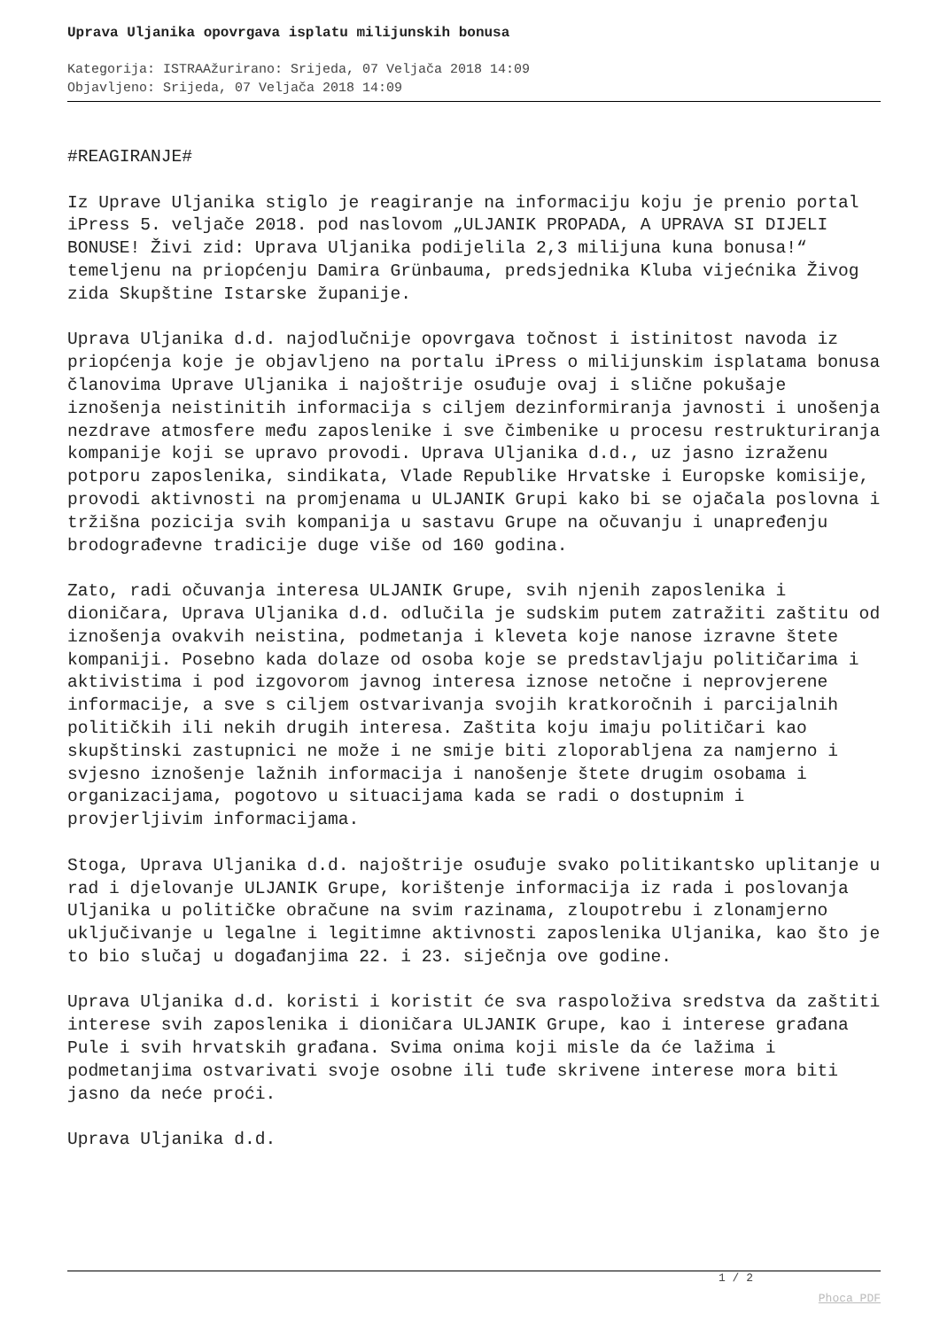Uprava Uljanika opovrgava isplatu milijunskih bonusa
Kategorija: ISTRAAžurirano: Srijeda, 07 Veljača 2018 14:09
Objavljeno: Srijeda, 07 Veljača 2018 14:09
#REAGIRANJE#
Iz Uprave Uljanika stiglo je reagiranje na informaciju koju je prenio portal iPress 5. veljače 2018. pod naslovom „ULJANIK PROPADA, A UPRAVA SI DIJELI BONUSE! Živi zid: Uprava Uljanika podijelila 2,3 milijuna kuna bonusa!“ temeljenu na priopćenju Damira Grünbauma, predsjednika Kluba vijećnika Živog zida Skupštine Istarske županije.
Uprava Uljanika d.d. najodlučnije opovrgava točnost i istinitost navoda iz priopćenja koje je objavljeno na portalu iPress o milijunskim isplatama bonusa članovima Uprave Uljanika i najoštrije osuđuje ovaj i slične pokušaje iznošenja neistinitih informacija s ciljem dezinformiranja javnosti i unošenja nezdrave atmosfere među zaposlenike i sve čimbenike u procesu restrukturiranja kompanije koji se upravo provodi. Uprava Uljanika d.d., uz jasno izraženu potporu zaposlenika, sindikata, Vlade Republike Hrvatske i Europske komisije, provodi aktivnosti na promjenama u ULJANIK Grupi kako bi se ojačala poslovna i tržišna pozicija svih kompanija u sastavu Grupe na očuvanju i unapređenju brodograđevne tradicije duge više od 160 godina.
Zato, radi očuvanja interesa ULJANIK Grupe, svih njenih zaposlenika i dioničara, Uprava Uljanika d.d. odlučila je sudskim putem zatražiti zaštitu od iznošenja ovakvih neistina, podmetanja i kleveta koje nanose izravne štete kompaniji. Posebno kada dolaze od osoba koje se predstavljaju političarima i aktivistima i pod izgovorom javnog interesa iznose netočne i neprovjerene informacije, a sve s ciljem ostvarivanja svojih kratkoročnih i parcijalnih političkih ili nekih drugih interesa. Zaštita koju imaju političari kao skupštinski zastupnici ne može i ne smije biti zloporabljena za namjerno i svjesno iznošenje lažnih informacija i nanošenje štete drugim osobama i organizacijama, pogotovo u situacijama kada se radi o dostupnim i provjerljivim informacijama.
Stoga, Uprava Uljanika d.d. najoštrije osuđuje svako politikantsko uplitanje u rad i djelovanje ULJANIK Grupe, korištenje informacija iz rada i poslovanja Uljanika u političke obračune na svim razinama, zloupotrebu i zlonamjerno uključivanje u legalne i legitimne aktivnosti zaposlenika Uljanika, kao što je to bio slučaj u događanjima 22. i 23. siječnja ove godine.
Uprava Uljanika d.d. koristi i koristit će sva raspoloživa sredstva da zaštiti interese svih zaposlenika i dioničara ULJANIK Grupe, kao i interese građana Pule i svih hrvatskih građana. Svima onima koji misle da će lažima i podmetanjima ostvarivati svoje osobne ili tuđe skrivene interese mora biti jasno da neće proći.
Uprava Uljanika d.d.
1 / 2
Phoca PDF